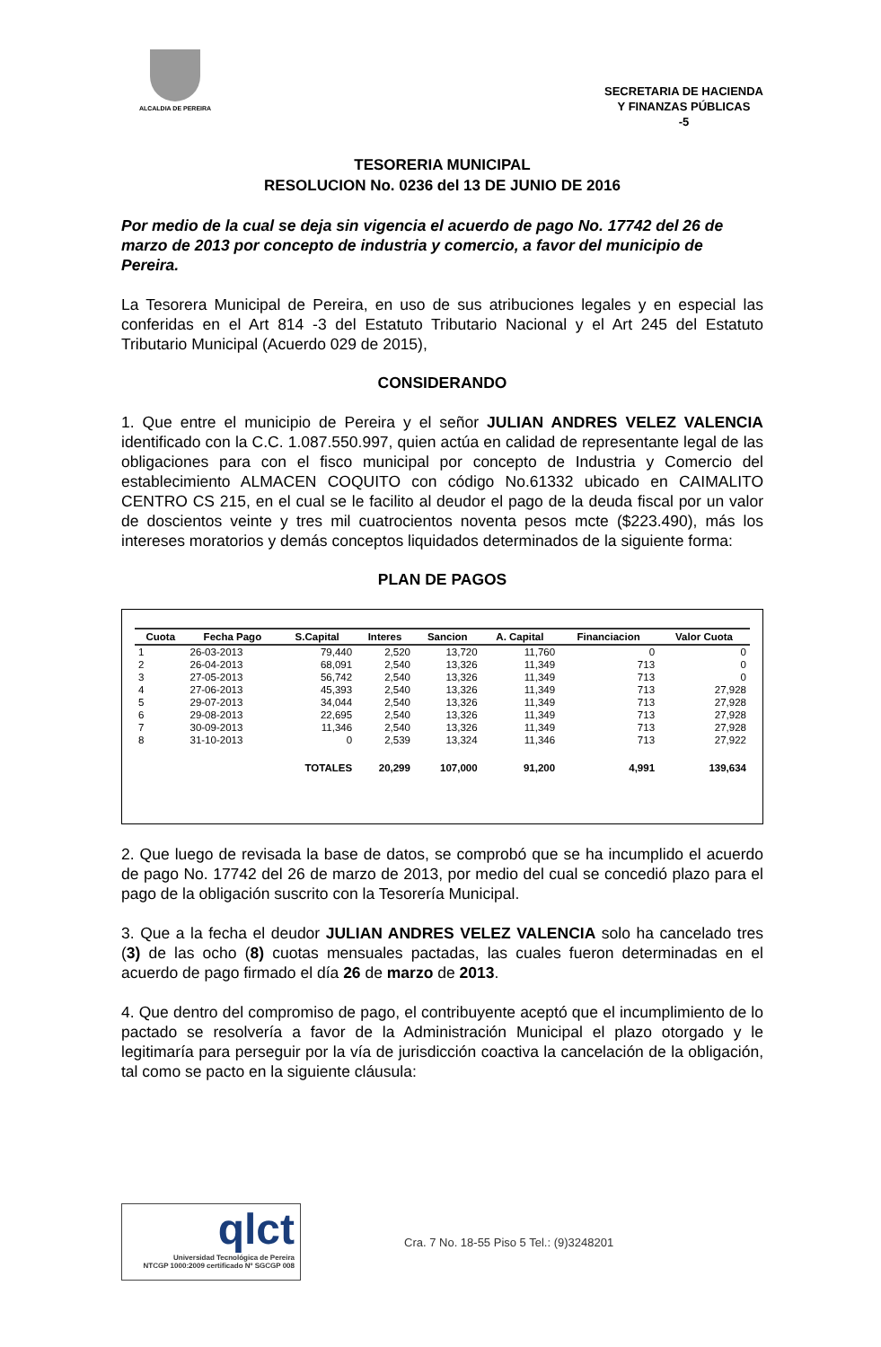ALCALDIA DE PEREIRA
SECRETARIA DE HACIENDA
Y FINANZAS PÚBLICAS
-5
TESORERIA MUNICIPAL
RESOLUCION No. 0236 del 13 DE JUNIO DE 2016
Por medio de la cual se deja sin vigencia el acuerdo de pago No. 17742 del 26 de marzo de 2013 por concepto de industria y comercio, a favor del municipio de Pereira.
La Tesorera Municipal de Pereira, en uso de sus atribuciones legales y en especial las conferidas en el Art 814 -3 del Estatuto Tributario Nacional y el Art 245 del Estatuto Tributario Municipal (Acuerdo 029 de 2015),
CONSIDERANDO
1. Que entre el municipio de Pereira y el señor JULIAN ANDRES VELEZ VALENCIA identificado con la C.C. 1.087.550.997, quien actúa en calidad de representante legal de las obligaciones para con el fisco municipal por concepto de Industria y Comercio del establecimiento ALMACEN COQUITO con código No.61332 ubicado en CAIMALITO CENTRO CS 215, en el cual se le facilito al deudor el pago de la deuda fiscal por un valor de doscientos veinte y tres mil cuatrocientos noventa pesos mcte ($223.490), más los intereses moratorios y demás conceptos liquidados determinados de la siguiente forma:
PLAN DE PAGOS
| Cuota | Fecha Pago | S.Capital | Interes | Sancion | A. Capital | Financiacion | Valor Cuota |
| --- | --- | --- | --- | --- | --- | --- | --- |
| 1 | 26-03-2013 | 79,440 | 2,520 | 13,720 | 11,760 | 0 | 0 |
| 2 | 26-04-2013 | 68,091 | 2,540 | 13,326 | 11,349 | 713 | 0 |
| 3 | 27-05-2013 | 56,742 | 2,540 | 13,326 | 11,349 | 713 | 0 |
| 4 | 27-06-2013 | 45,393 | 2,540 | 13,326 | 11,349 | 713 | 27,928 |
| 5 | 29-07-2013 | 34,044 | 2,540 | 13,326 | 11,349 | 713 | 27,928 |
| 6 | 29-08-2013 | 22,695 | 2,540 | 13,326 | 11,349 | 713 | 27,928 |
| 7 | 30-09-2013 | 11,346 | 2,540 | 13,326 | 11,349 | 713 | 27,928 |
| 8 | 31-10-2013 | 0 | 2,539 | 13,324 | 11,346 | 713 | 27,922 |
| | | TOTALES | 20,299 | 107,000 | 91,200 | 4,991 | 139,634 |
2. Que luego de revisada la base de datos, se comprobó que se ha incumplido el acuerdo de pago No. 17742 del 26 de marzo de 2013, por medio del cual se concedió plazo para el pago de la obligación suscrito con la Tesorería Municipal.
3. Que a la fecha el deudor JULIAN ANDRES VELEZ VALENCIA solo ha cancelado tres (3) de las ocho (8) cuotas mensuales pactadas, las cuales fueron determinadas en el acuerdo de pago firmado el día 26 de marzo de 2013.
4. Que dentro del compromiso de pago, el contribuyente aceptó que el incumplimiento de lo pactado se resolvería a favor de la Administración Municipal el plazo otorgado y le legitimaría para perseguir por la vía de jurisdicción coactiva la cancelación de la obligación, tal como se pacto en la siguiente cláusula:
qlct
Universidad Tecnológica de Pereira
NTCGP 1000:2009 certificado Nº SGCGP 008
Cra. 7 No. 18-55 Piso 5 Tel.: (9)3248201